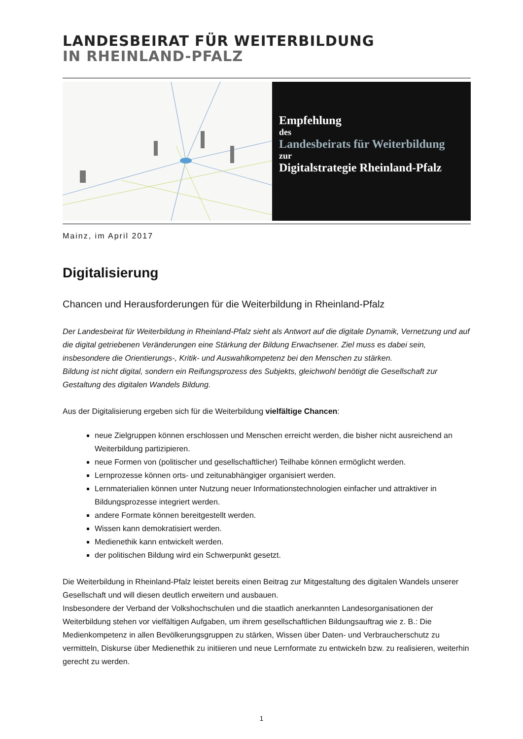LANDESBEIRAT FÜR WEITERBILDUNG
IN RHEINLAND-PFALZ
Empfehlung
des
Landesbeirats für Weiterbildung
zur
Digitalstrategie Rheinland-Pfalz
Mainz, im April 2017
Digitalisierung
Chancen und Herausforderungen für die Weiterbildung in Rheinland-Pfalz
Der Landesbeirat für Weiterbildung in Rheinland-Pfalz sieht als Antwort auf die digitale Dynamik, Vernetzung und auf die digital getriebenen Veränderungen eine Stärkung der Bildung Erwachsener. Ziel muss es dabei sein, insbesondere die Orientierungs-, Kritik- und Auswahlkompetenz bei den Menschen zu stärken.
Bildung ist nicht digital, sondern ein Reifungsprozess des Subjekts, gleichwohl benötigt die Gesellschaft zur Gestaltung des digitalen Wandels Bildung.
Aus der Digitalisierung ergeben sich für die Weiterbildung vielfältige Chancen:
neue Zielgruppen können erschlossen und Menschen erreicht werden, die bisher nicht ausreichend an Weiterbildung partizipieren.
neue Formen von (politischer und gesellschaftlicher) Teilhabe können ermöglicht werden.
Lernprozesse können orts- und zeitunabhängiger organisiert werden.
Lernmaterialien können unter Nutzung neuer Informationstechnologien einfacher und attraktiver in Bildungsprozesse integriert werden.
andere Formate können bereitgestellt werden.
Wissen kann demokratisiert werden.
Medienethik kann entwickelt werden.
der politischen Bildung wird ein Schwerpunkt gesetzt.
Die Weiterbildung in Rheinland-Pfalz leistet bereits einen Beitrag zur Mitgestaltung des digitalen Wandels unserer Gesellschaft und will diesen deutlich erweitern und ausbauen.
Insbesondere der Verband der Volkshochschulen und die staatlich anerkannten Landesorganisationen der Weiterbildung stehen vor vielfältigen Aufgaben, um ihrem gesellschaftlichen Bildungsauftrag wie z. B.: Die Medienkompetenz in allen Bevölkerungsgruppen zu stärken, Wissen über Daten- und Verbraucherschutz zu vermitteln, Diskurse über Medienethik zu initiieren und neue Lernformate zu entwickeln bzw. zu realisieren, weiterhin gerecht zu werden.
1